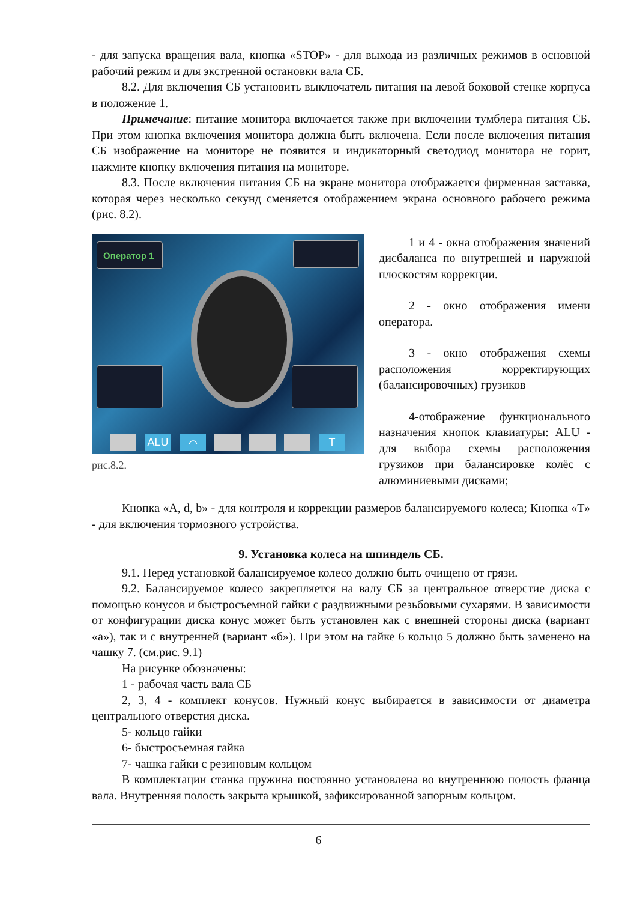- для запуска вращения вала, кнопка «STOP» - для выхода из различных режимов в основной рабочий режим и для экстренной остановки вала СБ.
8.2. Для включения СБ установить выключатель питания на левой боковой стенке корпуса в положение 1.
Примечание: питание монитора включается также при включении тумблера питания СБ. При этом кнопка включения монитора должна быть включена. Если после включения питания СБ изображение на мониторе не появится и индикаторный светодиод монитора не горит, нажмите кнопку включения питания на мониторе.
8.3. После включения питания СБ на экране монитора отображается фирменная заставка, которая через несколько секунд сменяется отображением экрана основного рабочего режима (рис. 8.2).
Оператор 1
ALU ⌒ T
рис.8.2.
1 и 4 - окна отображения значений дисбаланса по внутренней и наружной плоскостям коррекции.
2 - окно отображения имени оператора.
3 - окно отображения схемы расположения корректирующих (балансировочных) грузиков
4-отображение функционального назначения кнопок клавиатуры: ALU - для выбора схемы расположения грузиков при балансировке колёс с алюминиевыми дисками;
Кнопка «A, d, b» - для контроля и коррекции размеров балансируемого колеса; Кнопка «Т» - для включения тормозного устройства.
9. Установка колеса на шпиндель СБ.
9.1. Перед установкой балансируемое колесо должно быть очищено от грязи.
9.2. Балансируемое колесо закрепляется на валу СБ за центральное отверстие диска с помощью конусов и быстросъемной гайки с раздвижными резьбовыми сухарями. В зависимости от конфигурации диска конус может быть установлен как с внешней стороны диска (вариант «а»), так и с внутренней (вариант «б»). При этом на гайке 6 кольцо 5 должно быть заменено на чашку 7. (см.рис. 9.1)
На рисунке обозначены:
1 - рабочая часть вала СБ
2, 3, 4 - комплект конусов. Нужный конус выбирается в зависимости от диаметра центрального отверстия диска.
5- кольцо гайки
6- быстросъемная гайка
7- чашка гайки с резиновым кольцом
В комплектации станка пружина постоянно установлена во внутреннюю полость фланца вала. Внутренняя полость закрыта крышкой, зафиксированной запорным кольцом.
6